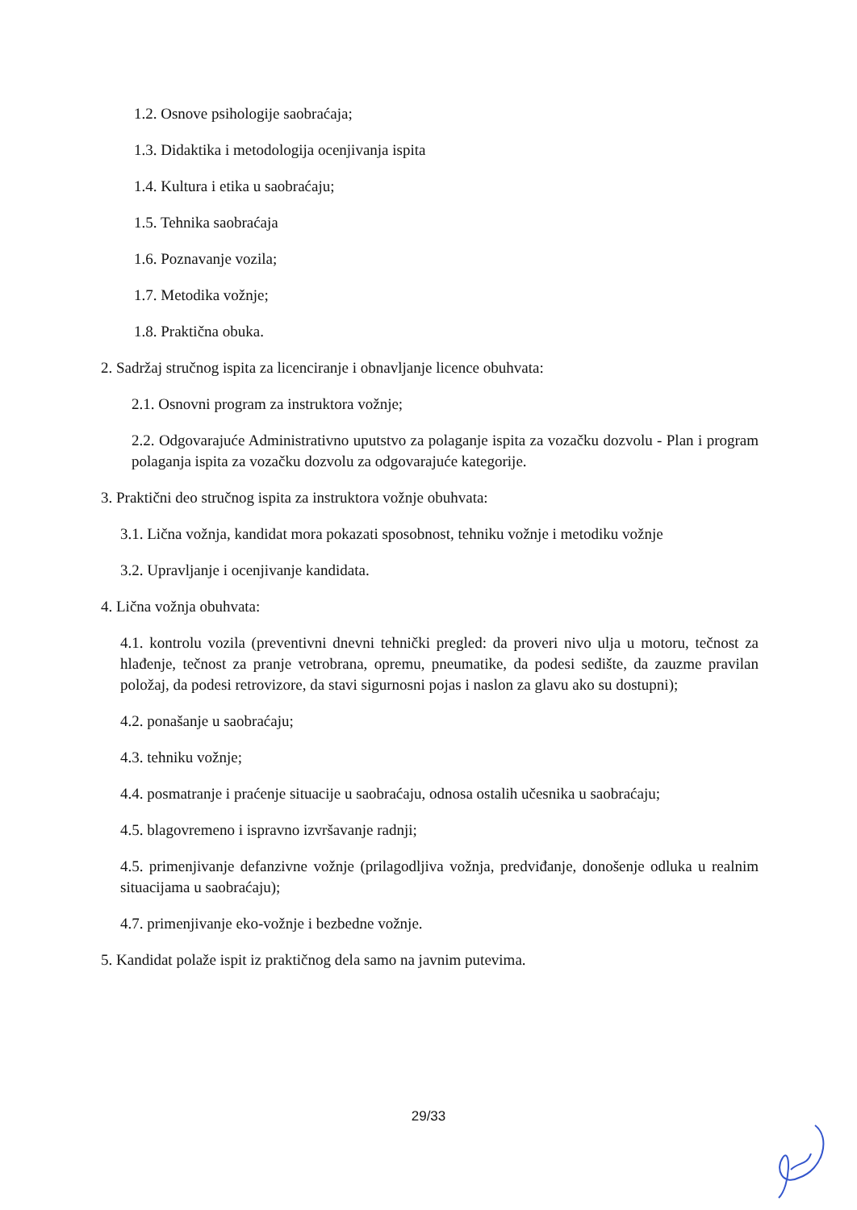1.2. Osnove psihologije saobraćaja;
1.3. Didaktika i metodologija ocenjivanja ispita
1.4. Kultura i etika u saobraćaju;
1.5. Tehnika saobraćaja
1.6. Poznavanje vozila;
1.7. Metodika vožnje;
1.8. Praktična obuka.
2. Sadržaj stručnog ispita za licenciranje i obnavljanje licence obuhvata:
2.1. Osnovni program za instruktora vožnje;
2.2. Odgovarajuće Administrativno uputstvo za polaganje ispita za vozačku dozvolu - Plan i program polaganja ispita za vozačku dozvolu za odgovarajuće kategorije.
3. Praktični deo stručnog ispita za instruktora vožnje obuhvata:
3.1. Lična vožnja, kandidat mora pokazati sposobnost, tehniku vožnje i metodiku vožnje
3.2. Upravljanje i ocenjivanje kandidata.
4. Lična vožnja obuhvata:
4.1. kontrolu vozila (preventivni dnevni tehnički pregled: da proveri nivo ulja u motoru, tečnost za hlađenje, tečnost za pranje vetrobrana, opremu, pneumatike, da podesi sedište, da zauzme pravilan položaj, da podesi retrovizore, da stavi sigurnosni pojas i naslon za glavu ako su dostupni);
4.2. ponašanje u saobraćaju;
4.3. tehniku vožnje;
4.4. posmatranje i praćenje situacije u saobraćaju, odnosa ostalih učesnika u saobraćaju;
4.5. blagovremeno i ispravno izvršavanje radnji;
4.5. primenjivanje defanzivne vožnje (prilagodljiva vožnja, predviđanje, donošenje odluka u realnim situacijama u saobraćaju);
4.7. primenjivanje eko-vožnje i bezbedne vožnje.
5. Kandidat polaže ispit iz praktičnog dela samo na javnim putevima.
29/33